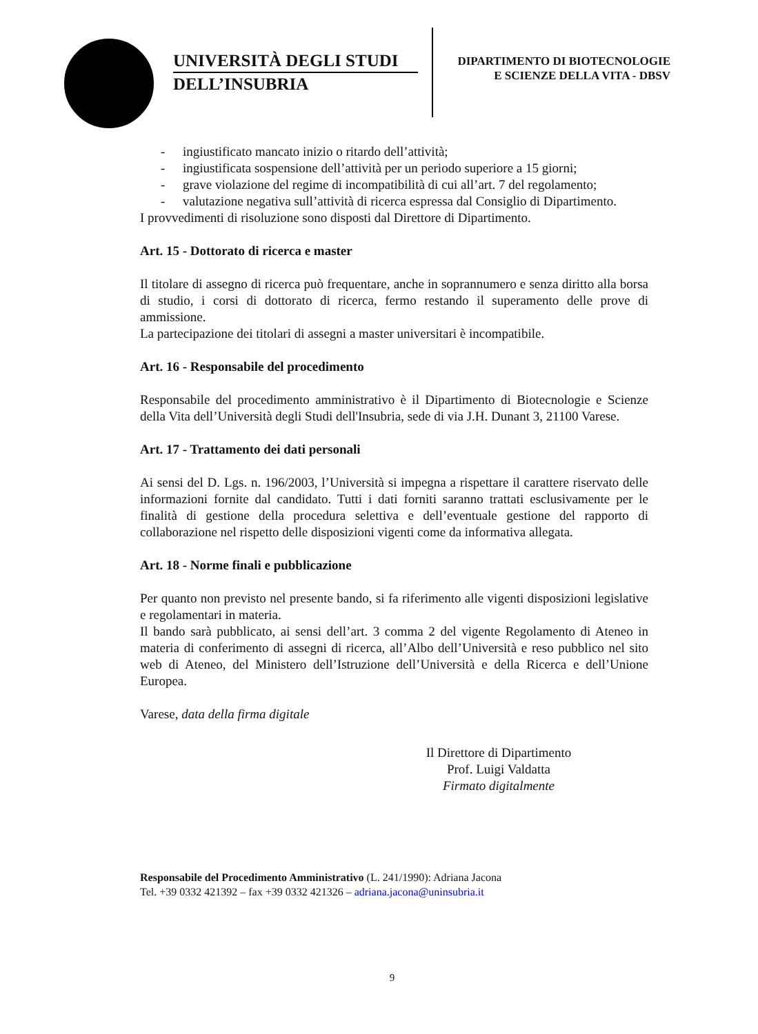UNIVERSITÀ DEGLI STUDI
DELL’INSUBRIA
DIPARTIMENTO DI BIOTECNOLOGIE
E SCIENZE DELLA VITA - DBSV
- ingiustificato mancato inizio o ritardo dell’attività;
- ingiustificata sospensione dell’attività per un periodo superiore a 15 giorni;
- grave violazione del regime di incompatibilità di cui all’art. 7 del regolamento;
- valutazione negativa sull’attività di ricerca espressa dal Consiglio di Dipartimento.
I provvedimenti di risoluzione sono disposti dal Direttore di Dipartimento.
Art. 15 - Dottorato di ricerca e master
Il titolare di assegno di ricerca può frequentare, anche in soprannumero e senza diritto alla borsa di studio, i corsi di dottorato di ricerca, fermo restando il superamento delle prove di ammissione.
La partecipazione dei titolari di assegni a master universitari è incompatibile.
Art. 16 - Responsabile del procedimento
Responsabile del procedimento amministrativo è il Dipartimento di Biotecnologie e Scienze della Vita dell’Università degli Studi dell'Insubria, sede di via J.H. Dunant 3, 21100 Varese.
Art. 17 - Trattamento dei dati personali
Ai sensi del D. Lgs. n. 196/2003, l’Università si impegna a rispettare il carattere riservato delle informazioni fornite dal candidato. Tutti i dati forniti saranno trattati esclusivamente per le finalità di gestione della procedura selettiva e dell’eventuale gestione del rapporto di collaborazione nel rispetto delle disposizioni vigenti come da informativa allegata.
Art. 18 - Norme finali e pubblicazione
Per quanto non previsto nel presente bando, si fa riferimento alle vigenti disposizioni legislative e regolamentari in materia.
Il bando sarà pubblicato, ai sensi dell’art. 3 comma 2 del vigente Regolamento di Ateneo in materia di conferimento di assegni di ricerca, all’Albo dell’Università e reso pubblico nel sito web di Ateneo, del Ministero dell’Istruzione dell’Università e della Ricerca e dell’Unione Europea.
Varese, data della firma digitale
Il Direttore di Dipartimento
Prof. Luigi Valdatta
Firmato digitalmente
Responsabile del Procedimento Amministrativo (L. 241/1990): Adriana Jacona
Tel. +39 0332 421392 – fax +39 0332 421326 – adriana.jacona@uninsubria.it
9